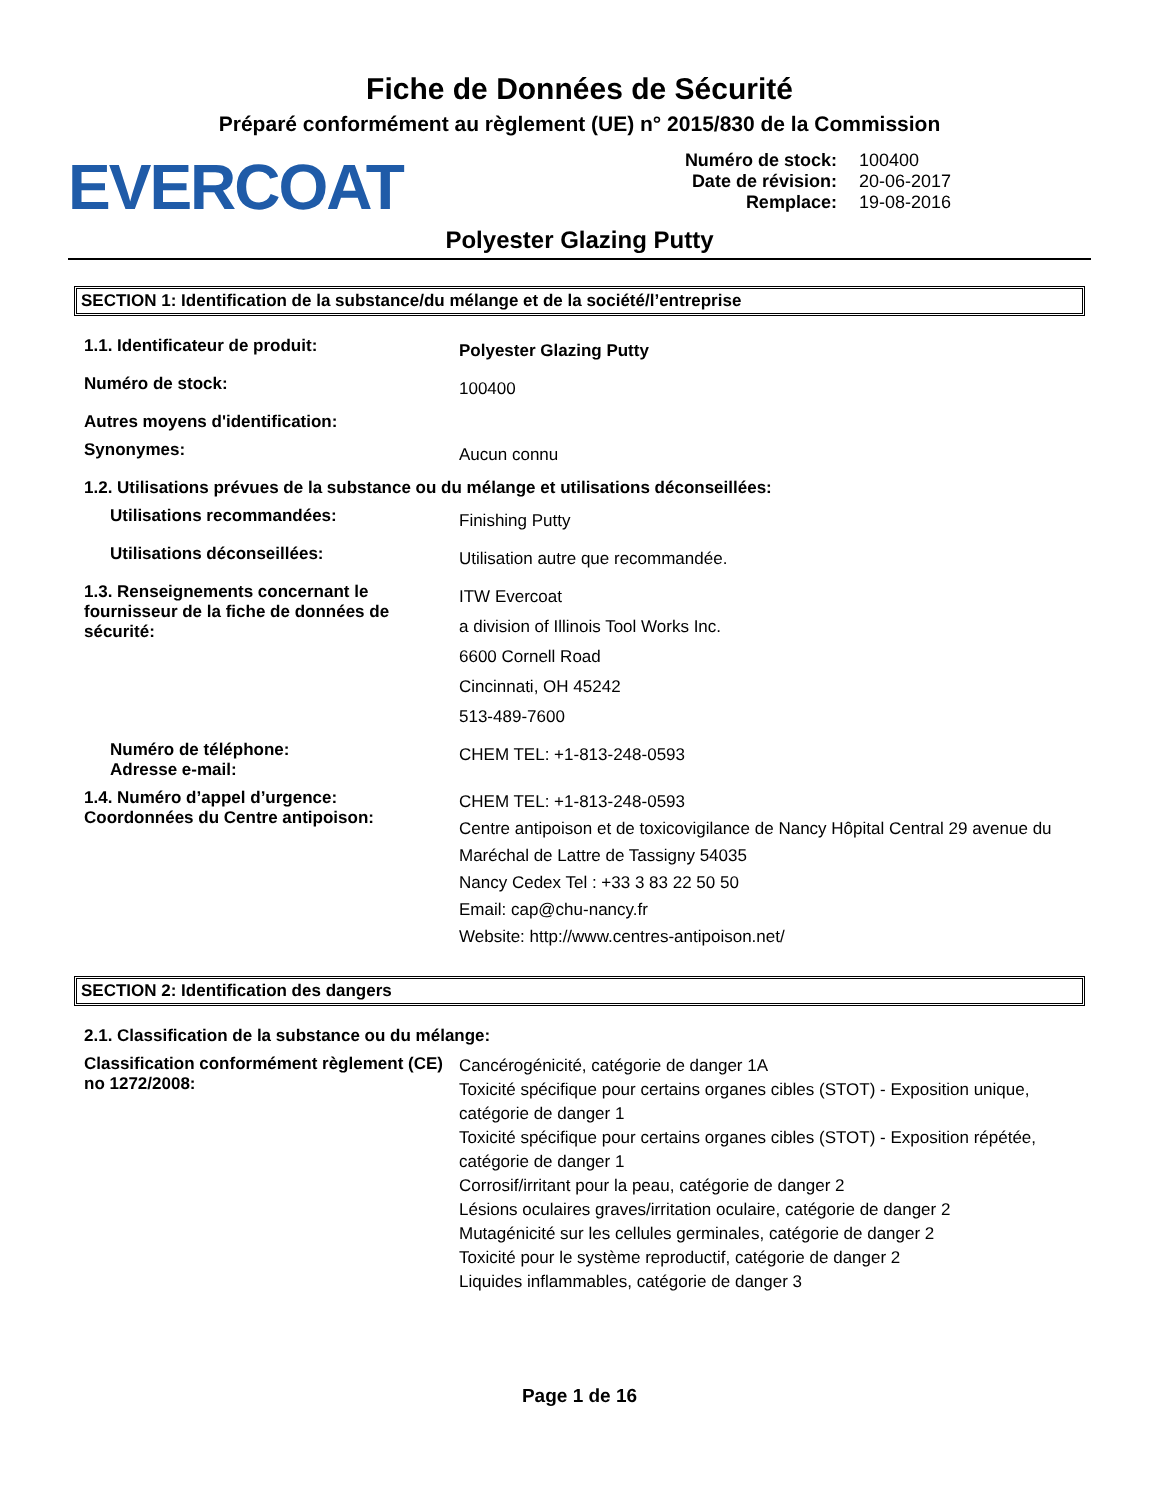Fiche de Données de Sécurité
Préparé conformément au règlement (UE) n° 2015/830 de la Commission
EVERCOAT
Numéro de stock: 100400
Date de révision: 20-06-2017
Remplace: 19-08-2016
Polyester Glazing Putty
SECTION 1: Identification de la substance/du mélange et de la société/l’entreprise
1.1. Identificateur de produit:
Polyester Glazing Putty
Numéro de stock:
100400
Autres moyens d'identification:
Synonymes:
Aucun connu
1.2. Utilisations prévues de la substance ou du mélange et utilisations déconseillées:
Utilisations recommandées:
Finishing Putty
Utilisations déconseillées:
Utilisation autre que recommandée.
1.3. Renseignements concernant le fournisseur de la fiche de données de sécurité:
ITW Evercoat
a division of Illinois Tool Works Inc.
6600 Cornell Road
Cincinnati, OH 45242
513-489-7600
Numéro de téléphone:
Adresse e-mail:
CHEM TEL: +1-813-248-0593
1.4. Numéro d’appel d’urgence:
Coordonnées du Centre antipoison:
CHEM TEL: +1-813-248-0593
Centre antipoison et de toxicovigilance de Nancy Hôpital Central 29 avenue du Maréchal de Lattre de Tassigny 54035
Nancy Cedex Tel : +33 3 83 22 50 50
Email: cap@chu-nancy.fr
Website: http://www.centres-antipoison.net/
SECTION 2: Identification des dangers
2.1. Classification de la substance ou du mélange:
Classification conformément règlement (CE) no 1272/2008:
Cancérogénicité, catégorie de danger 1A
Toxicité spécifique pour certains organes cibles (STOT) - Exposition unique, catégorie de danger 1
Toxicité spécifique pour certains organes cibles (STOT) - Exposition répétée, catégorie de danger 1
Corrosif/irritant pour la peau, catégorie de danger 2
Lésions oculaires graves/irritation oculaire, catégorie de danger 2
Mutagénicité sur les cellules germinales, catégorie de danger 2
Toxicité pour le système reproductif, catégorie de danger 2
Liquides inflammables, catégorie de danger 3
Page 1 de 16